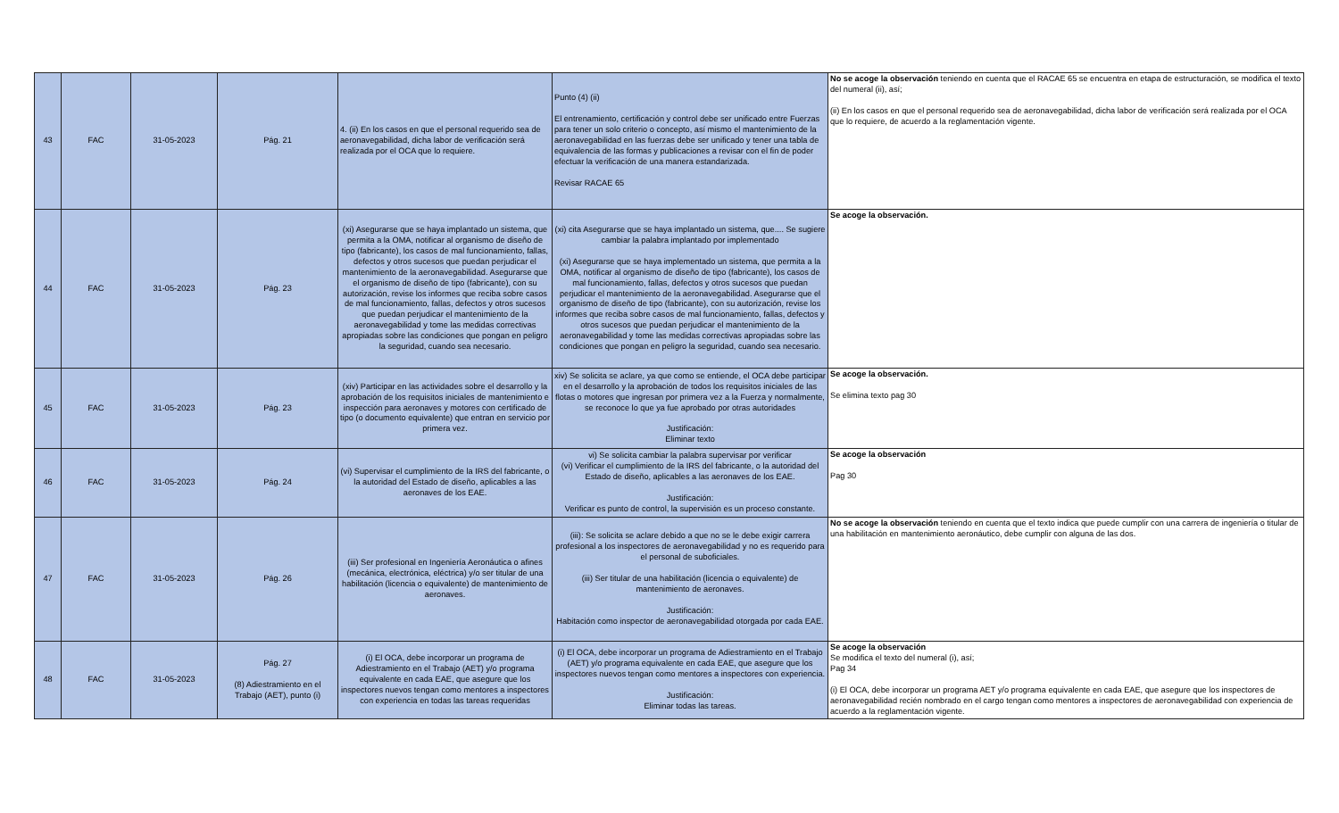| 43 | FAC | 31-05-2023 | Pág. 21 | 4. (ii) En los casos en que el personal requerido sea de aeronavegabilidad, dicha labor de verificación será realizada por el OCA que lo requiere. | Punto (4) (ii) El entrenamiento, certificación y control debe ser unificado entre Fuerzas para tener un solo criterio o concepto, así mismo el mantenimiento de la aeronavegabilidad en las fuerzas debe ser unificado y tener una tabla de equivalencia de las formas y publicaciones a revisar con el fin de poder efectuar la verificación de una manera estandarizada. Revisar RACAE 65 | No se acoge la observación teniendo en cuenta que el RACAE 65 se encuentra en etapa de estructuración, se modifica el texto del numeral (ii), así; (ii) En los casos en que el personal requerido sea de aeronavegabilidad, dicha labor de verificación será realizada por el OCA que lo requiere, de acuerdo a la reglamentación vigente. |
| 44 | FAC | 31-05-2023 | Pág. 23 | (xi) Asegurarse que se haya implantado un sistema, que permita a la OMA, notificar al organismo de diseño de tipo (fabricante), los casos de mal funcionamiento, fallas, defectos y otros sucesos que puedan perjudicar el mantenimiento de la aeronavegabilidad. Asegurarse que el organismo de diseño de tipo (fabricante), con su autorización, revise los informes que reciba sobre casos de mal funcionamiento, fallas, defectos y otros sucesos que puedan perjudicar el mantenimiento de la aeronavegabilidad y tome las medidas correctivas apropiadas sobre las condiciones que pongan en peligro la seguridad, cuando sea necesario. | (xi) cita Asegurarse que se haya implantado un sistema, que.... Se sugiere cambiar la palabra implantado por implementado (xi) Asegurarse que se haya implementado un sistema, que permita a la OMA, notificar al organismo de diseño de tipo (fabricante), los casos de mal funcionamiento, fallas, defectos y otros sucesos que puedan perjudicar el mantenimiento de la aeronavegabilidad. Asegurarse que el organismo de diseño de tipo (fabricante), con su autorización, revise los informes que reciba sobre casos de mal funcionamiento, fallas, defectos y otros sucesos que puedan perjudicar el mantenimiento de la aeronavegabilidad y tome las medidas correctivas apropiadas sobre las condiciones que pongan en peligro la seguridad, cuando sea necesario. | Se acoge la observación. |
| 45 | FAC | 31-05-2023 | Pág. 23 | (xiv) Participar en las actividades sobre el desarrollo y la aprobación de los requisitos iniciales de mantenimiento e inspección para aeronaves y motores con certificado de tipo (o documento equivalente) que entran en servicio por primera vez. | xiv) Se solicita se aclare, ya que como se entiende, el OCA debe participar en el desarrollo y la aprobación de todos los requisitos iniciales de las flotas o motores que ingresan por primera vez a la Fuerza y normalmente, se reconoce lo que ya fue aprobado por otras autoridades Justificación: Eliminar texto | Se acoge la observación. Se elimina texto pag 30 |
| 46 | FAC | 31-05-2023 | Pág. 24 | (vi) Supervisar el cumplimiento de la IRS del fabricante, o la autoridad del Estado de diseño, aplicables a las aeronaves de los EAE. | vi) Se solicita cambiar la palabra supervisar por verificar (vi) Verificar el cumplimiento de la IRS del fabricante, o la autoridad del Estado de diseño, aplicables a las aeronaves de los EAE. Justificación: Verificar es punto de control, la supervisión es un proceso constante. | Se acoge la observación Pag 30 |
| 47 | FAC | 31-05-2023 | Pág. 26 | (iii) Ser profesional en Ingeniería Aeronáutica o afines (mecánica, electrónica, eléctrica) y/o ser titular de una habilitación (licencia o equivalente) de mantenimiento de aeronaves. | (iii): Se solicita se aclare debido a que no se le debe exigir carrera profesional a los inspectores de aeronavegabilidad y no es requerido para el personal de suboficiales. (iii) Ser titular de una habilitación (licencia o equivalente) de mantenimiento de aeronaves. Justificación: Habitación como inspector de aeronavegabilidad otorgada por cada EAE. | No se acoge la observación teniendo en cuenta que el texto indica que puede cumplir con una carrera de ingeniería o titular de una habilitación en mantenimiento aeronáutico, debe cumplir con alguna de las dos. |
| 48 | FAC | 31-05-2023 | Pág. 27 (8) Adiestramiento en el Trabajo (AET), punto (i) | (i) El OCA, debe incorporar un programa de Adiestramiento en el Trabajo (AET) y/o programa equivalente en cada EAE, que asegure que los inspectores nuevos tengan como mentores a inspectores con experiencia en todas las tareas requeridas | (i) El OCA, debe incorporar un programa de Adiestramiento en el Trabajo (AET) y/o programa equivalente en cada EAE, que asegure que los inspectores nuevos tengan como mentores a inspectores con experiencia. Justificación: Eliminar todas las tareas. | Se acoge la observación Se modifica el texto del numeral (i), así; Pag 34 (i) El OCA, debe incorporar un programa AET y/o programa equivalente en cada EAE, que asegure que los inspectores de aeronavegabilidad recién nombrado en el cargo tengan como mentores a inspectores de aeronavegabilidad con experiencia de acuerdo a la reglamentación vigente. |